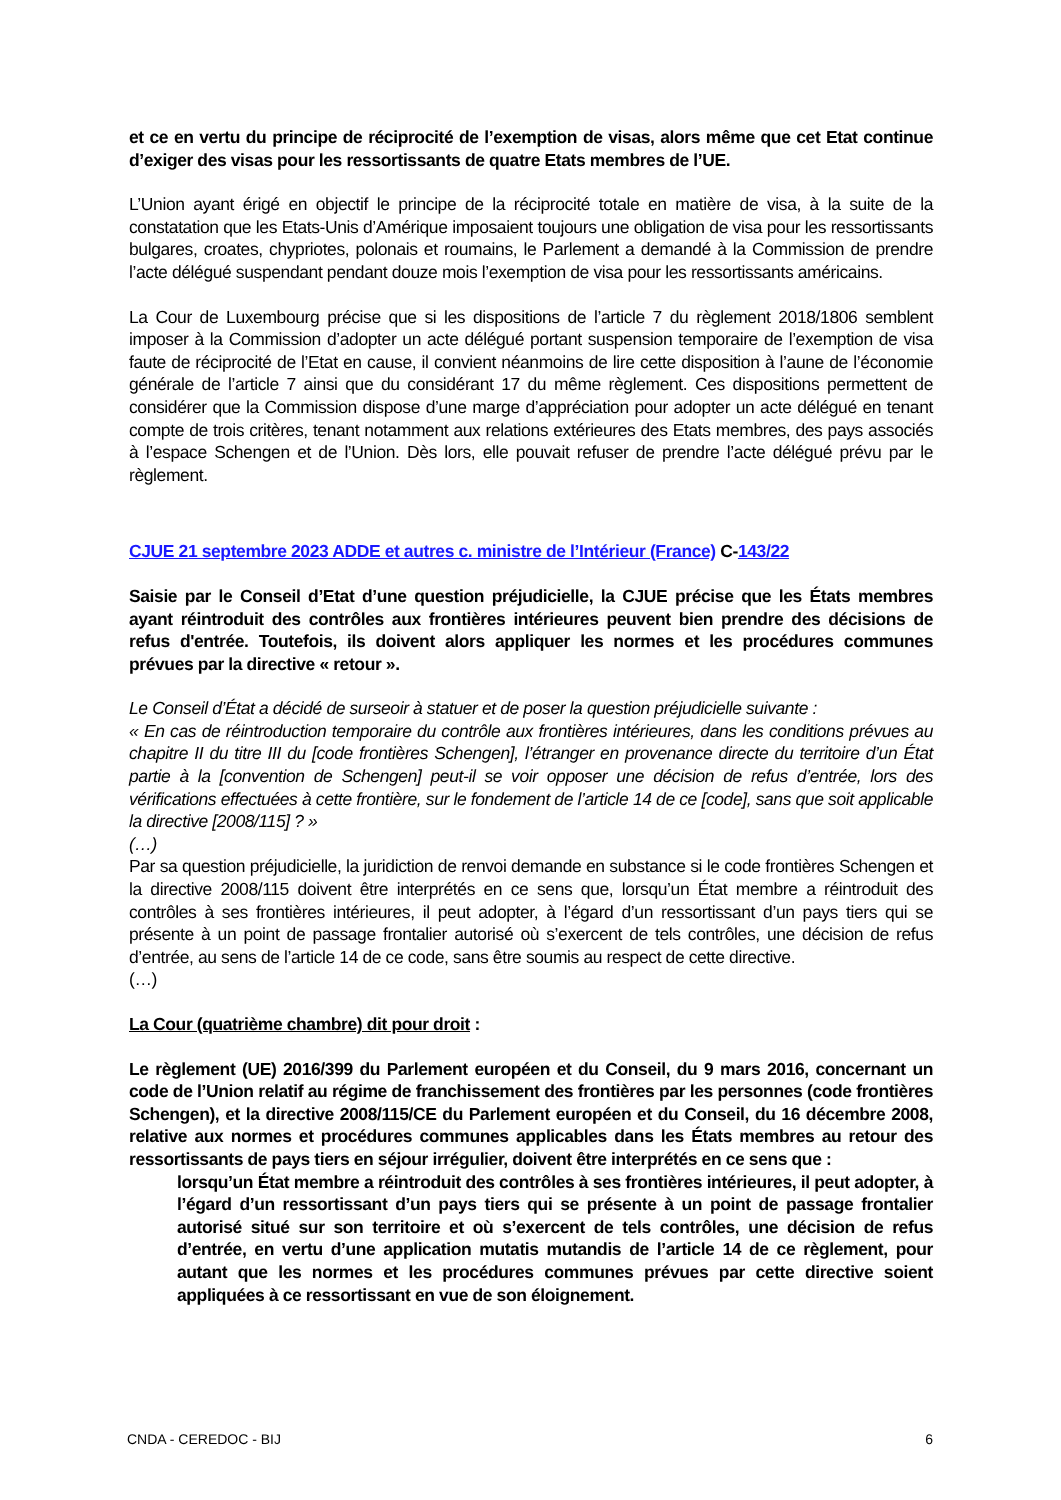et ce en vertu du principe de réciprocité de l’exemption de visas, alors même que cet Etat continue d’exiger des visas pour les ressortissants de quatre Etats membres de l’UE.
L’Union ayant érigé en objectif le principe de la réciprocité totale en matière de visa, à la suite de la constatation que les Etats-Unis d’Amérique imposaient toujours une obligation de visa pour les ressortissants bulgares, croates, chypriotes, polonais et roumains, le Parlement a demandé à la Commission de prendre l’acte délégué suspendant pendant douze mois l’exemption de visa pour les ressortissants américains.
La Cour de Luxembourg précise que si les dispositions de l’article 7 du règlement 2018/1806 semblent imposer à la Commission d’adopter un acte délégué portant suspension temporaire de l’exemption de visa faute de réciprocité de l’Etat en cause, il convient néanmoins de lire cette disposition à l’aune de l’économie générale de l’article 7 ainsi que du considérant 17 du même règlement. Ces dispositions permettent de considérer que la Commission dispose d’une marge d’appréciation pour adopter un acte délégué en tenant compte de trois critères, tenant notamment aux relations extérieures des Etats membres, des pays associés à l’espace Schengen et de l’Union. Dès lors, elle pouvait refuser de prendre l’acte délégué prévu par le règlement.
CJUE 21 septembre 2023 ADDE et autres c. ministre de l’Intérieur (France) C-143/22
Saisie par le Conseil d’Etat d’une question préjudicielle, la CJUE précise que les États membres ayant réintroduit des contrôles aux frontières intérieures peuvent bien prendre des décisions de refus d'entrée. Toutefois, ils doivent alors appliquer les normes et les procédures communes prévues par la directive « retour ».
Le Conseil d’État a décidé de surseoir à statuer et de poser la question préjudicielle suivante :
« En cas de réintroduction temporaire du contrôle aux frontières intérieures, dans les conditions prévues au chapitre II du titre III du [code frontières Schengen], l’étranger en provenance directe du territoire d’un État partie à la [convention de Schengen] peut-il se voir opposer une décision de refus d’entrée, lors des vérifications effectuées à cette frontière, sur le fondement de l’article 14 de ce [code], sans que soit applicable la directive [2008/115] ? »
(…)
Par sa question préjudicielle, la juridiction de renvoi demande en substance si le code frontières Schengen et la directive 2008/115 doivent être interprétés en ce sens que, lorsqu’un État membre a réintroduit des contrôles à ses frontières intérieures, il peut adopter, à l’égard d’un ressortissant d’un pays tiers qui se présente à un point de passage frontalier autorisé où s’exercent de tels contrôles, une décision de refus d’entrée, au sens de l’article 14 de ce code, sans être soumis au respect de cette directive.
(…)
La Cour (quatrième chambre) dit pour droit :
Le règlement (UE) 2016/399 du Parlement européen et du Conseil, du 9 mars 2016, concernant un code de l’Union relatif au régime de franchissement des frontières par les personnes (code frontières Schengen), et la directive 2008/115/CE du Parlement européen et du Conseil, du 16 décembre 2008, relative aux normes et procédures communes applicables dans les États membres au retour des ressortissants de pays tiers en séjour irrégulier, doivent être interprétés en ce sens que :
lorsqu’un État membre a réintroduit des contrôles à ses frontières intérieures, il peut adopter, à l’égard d’un ressortissant d’un pays tiers qui se présente à un point de passage frontalier autorisé situé sur son territoire et où s’exercent de tels contrôles, une décision de refus d’entrée, en vertu d’une application mutatis mutandis de l’article 14 de ce règlement, pour autant que les normes et les procédures communes prévues par cette directive soient appliquées à ce ressortissant en vue de son éloignement.
CNDA - CEREDOC - BIJ 6